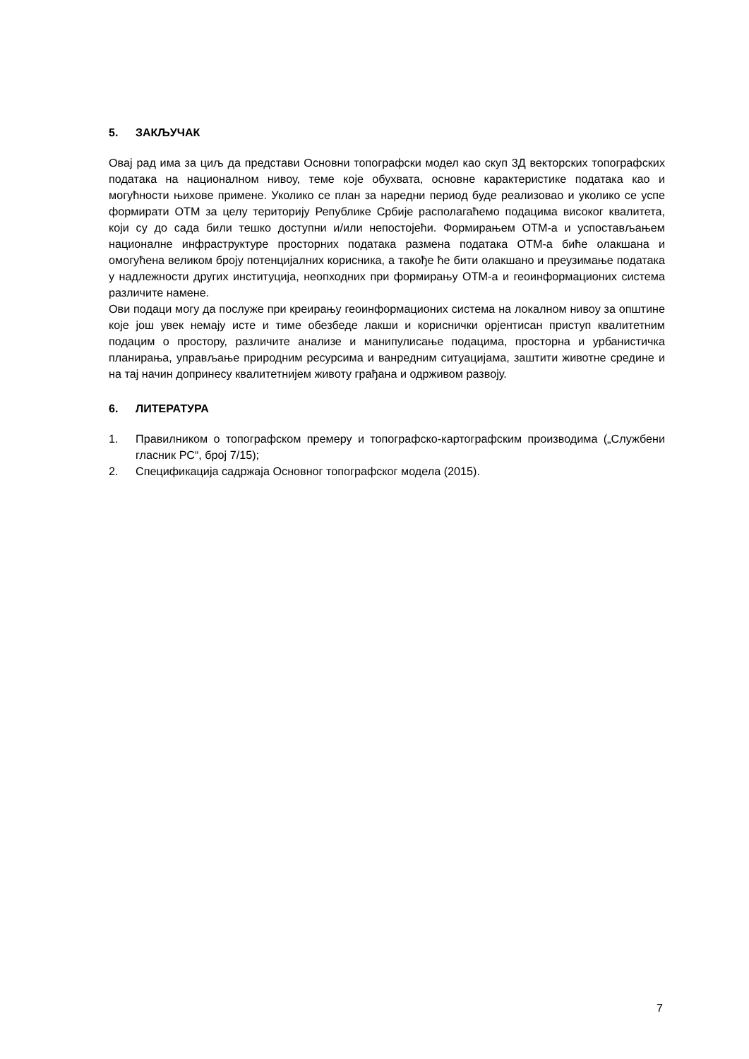5. ЗАКЉУЧАК
Овај рад има за циљ да представи Основни топографски модел као скуп 3Д векторских топографских података на националном нивоу, теме које обухвата, основне карактеристике података као и могућности њихове примене. Уколико се план за наредни период буде реализовао и уколико се успе формирати ОТМ за целу територију Републике Србије располагаћемо подацима високог квалитета, који су до сада били тешко доступни и/или непостојећи. Формирањем ОТМ-а и успостављањем националне инфраструктуре просторних података размена података ОТМ-а биће олакшана и омогућена великом броју потенцијалних корисника, а такође ће бити олакшано и преузимање података у надлежности других институција, неопходних при формирању ОТМ-а и геоинформационих система различите намене.
Ови подаци могу да послуже при креирању геоинформационих система на локалном нивоу за општине које још увек немају исте и тиме обезбеде лакши и кориснички орјентисан приступ квалитетним подацим о простору, различите анализе и манипулисање подацима, просторна и урбанистичка планирања, управљање природним ресурсима и ванредним ситуацијама, заштити животне средине и на тај начин допринесу квалитетнијем животу грађана и одрживом развоју.
6. ЛИТЕРАТУРА
1. Правилником о топографском премеру и топографско-картографским производима („Службени гласник РС“, број 7/15);
2. Спецификација садржаја Основног топографског модела (2015).
7